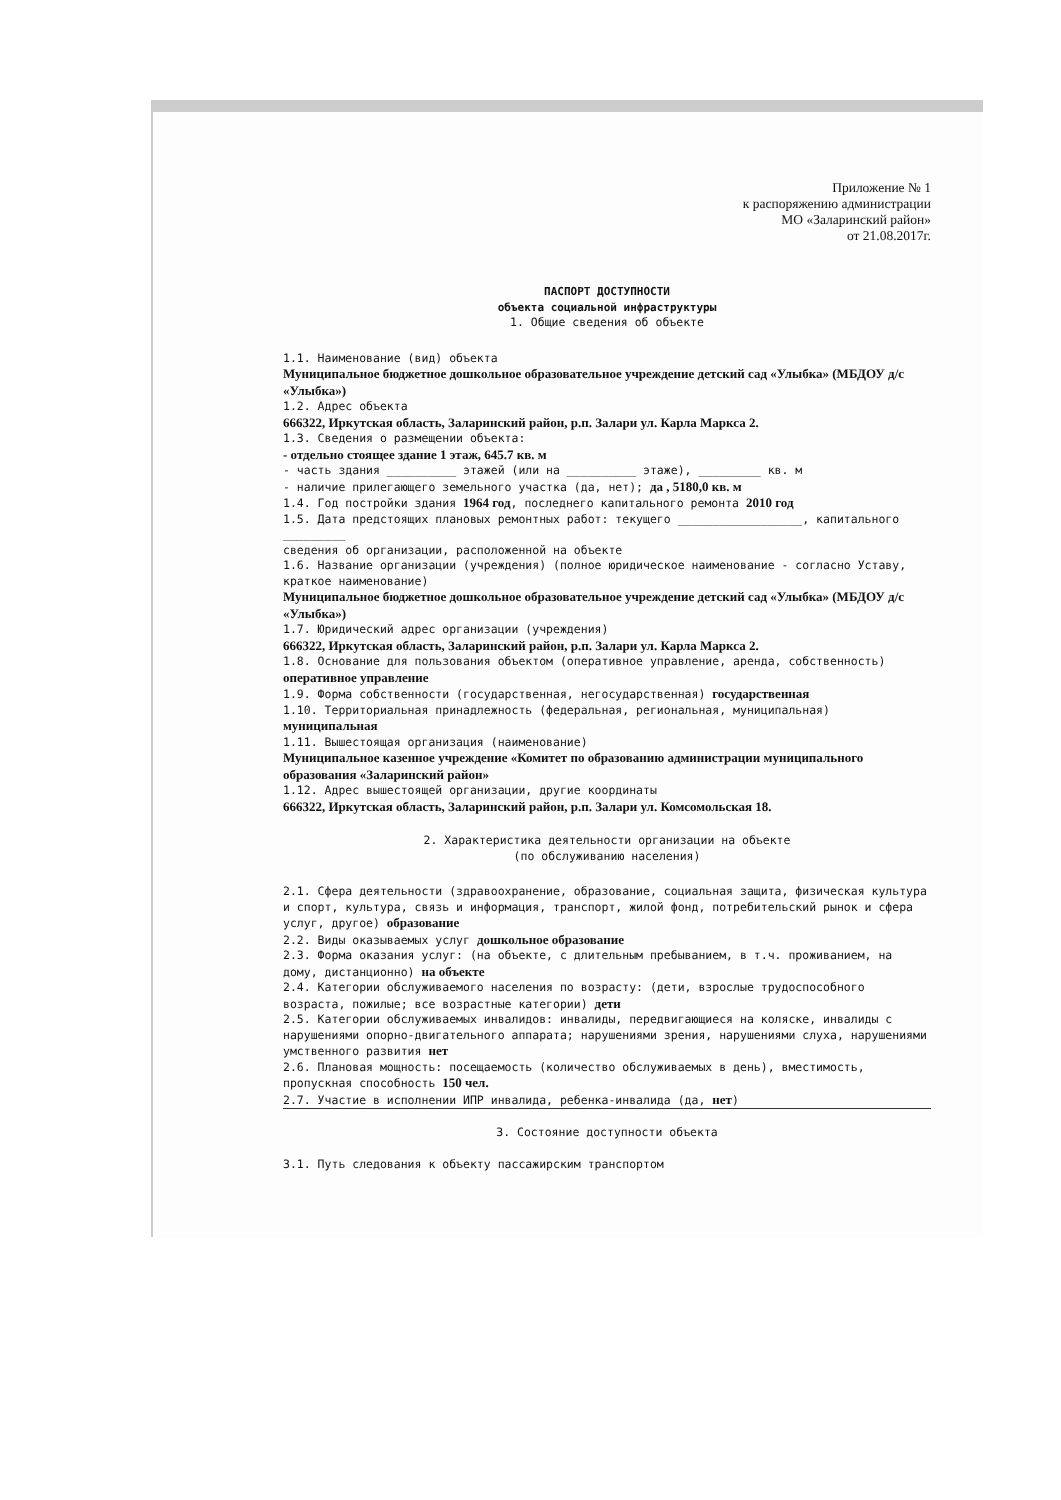Приложение № 1
к распоряжению администрации
МО «Заларинский район»
от 21.08.2017г.
ПАСПОРТ ДОСТУПНОСТИ
объекта социальной инфраструктуры
1. Общие сведения об объекте
1.1. Наименование (вид) объекта
Муниципальное бюджетное дошкольное образовательное учреждение детский сад «Улыбка» (МБДОУ д/с «Улыбка»)
1.2. Адрес объекта
666322, Иркутская область, Заларинский район, р.п. Залари ул. Карла Маркса 2.
1.3. Сведения о размещении объекта:
- отдельно стоящее здание 1 этаж, 645.7 кв. м
- часть здания __________ этажей (или на __________ этаже), _________ кв. м
- наличие прилегающего земельного участка (да, нет); да , 5180,0 кв. м
1.4. Год постройки здания 1964 год, последнего капитального ремонта 2010 год
1.5. Дата предстоящих плановых ремонтных работ: текущего __________________, капитального _________
сведения об организации, расположенной на объекте
1.6. Название организации (учреждения) (полное юридическое наименование - согласно Уставу, краткое наименование)
Муниципальное бюджетное дошкольное образовательное учреждение детский сад «Улыбка» (МБДОУ д/с «Улыбка»)
1.7. Юридический адрес организации (учреждения)
666322, Иркутская область, Заларинский район, р.п. Залари ул. Карла Маркса 2.
1.8. Основание для пользования объектом (оперативное управление, аренда, собственность) оперативное управление
1.9. Форма собственности (государственная, негосударственная) государственная
1.10. Территориальная принадлежность (федеральная, региональная, муниципальная) муниципальная
1.11. Вышестоящая организация (наименование)
Муниципальное казенное учреждение «Комитет по образованию администрации муниципального образования «Заларинский район»
1.12. Адрес вышестоящей организации, другие координаты
666322, Иркутская область, Заларинский район, р.п. Залари ул. Комсомольская 18.
2. Характеристика деятельности организации на объекте
(по обслуживанию населения)
2.1. Сфера деятельности (здравоохранение, образование, социальная защита, физическая культура и спорт, культура, связь и информация, транспорт, жилой фонд, потребительский рынок и сфера услуг, другое) образование
2.2. Виды оказываемых услуг дошкольное образование
2.3. Форма оказания услуг: (на объекте, с длительным пребыванием, в т.ч. проживанием, на дому, дистанционно) на объекте
2.4. Категории обслуживаемого населения по возрасту: (дети, взрослые трудоспособного возраста, пожилые; все возрастные категории) дети
2.5. Категории обслуживаемых инвалидов: инвалиды, передвигающиеся на коляске, инвалиды с нарушениями опорно-двигательного аппарата; нарушениями зрения, нарушениями слуха, нарушениями умственного развития нет
2.6. Плановая мощность: посещаемость (количество обслуживаемых в день), вместимость, пропускная способность 150 чел.
2.7. Участие в исполнении ИПР инвалида, ребенка-инвалида (да, нет)
3. Состояние доступности объекта
3.1. Путь следования к объекту пассажирским транспортом